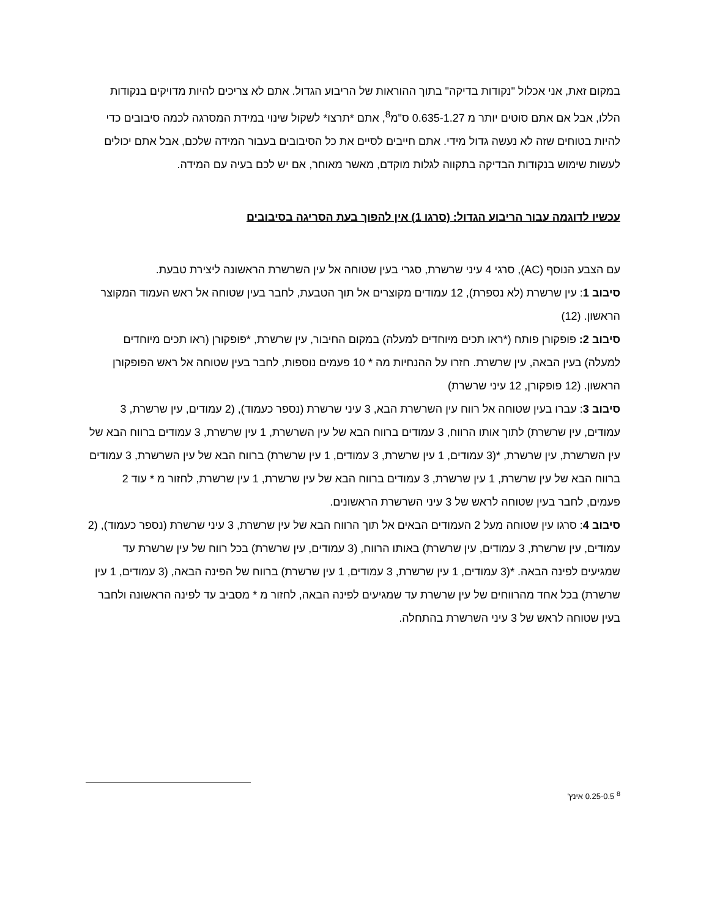במקום זאת, אני אכלול "נקודות בדיקה" בתוך ההוראות של הריבוע הגדול. אתם לא צריכים להיות מדויקים בנקודות הללו, אבל אם אתם סוטים יותר מ 0.635-1.27 ס"מ<sup>8</sup>, אתם *תרצו* לשקול שינוי במידת המסרגה לכמה סיבובים כדי להיות בטוחים שזה לא נעשה גדול מידי. אתם חייבים לסיים את כל הסיבובים בעבור המידה שלכם, אבל אתם יכולים לעשות שימוש בנקודות הבדיקה בתקווה לגלות מוקדם, מאשר מאוחר, אם יש לכם בעיה עם המידה.
עכשיו לדוגמה עבור הריבוע הגדול: (סרגו 1) אין להפוך בעת הסריגה בסיבובים
עם הצבע הנוסף (AC), סרגי 4 עיני שרשרת, סגרי בעין שטוחה אל עין השרשרת הראשונה ליצירת טבעת.
סיבוב 1: עין שרשרת (לא נספרת), 12 עמודים מקוצרים אל תוך הטבעת, לחבר בעין שטוחה אל ראש העמוד המקוצר הראשון. (12)
סיבוב 2: פופקורן פותח (*ראו תכים מיוחדים למעלה) במקום החיבור, עין שרשרת, *פופקורן (ראו תכים מיוחדים למעלה) בעין הבאה, עין שרשרת. חזרו על ההנחיות מה * 10 פעמים נוספות, לחבר בעין שטוחה אל ראש הפופקורן הראשון. (12 פופקורן, 12 עיני שרשרת)
סיבוב 3: עברו בעין שטוחה אל רווח עין השרשרת הבא, 3 עיני שרשרת (נספר כעמוד), (2 עמודים, עין שרשרת, 3 עמודים, עין שרשרת) לתוך אותו הרווח, 3 עמודים ברווח הבא של עין השרשרת, 1 עין שרשרת, 3 עמודים ברווח הבא של עין השרשרת, עין שרשרת, *(3 עמודים, 1 עין שרשרת, 3 עמודים, 1 עין שרשרת) ברווח הבא של עין השרשרת, 3 עמודים ברווח הבא של עין שרשרת, 1 עין שרשרת, 3 עמודים ברווח הבא של עין שרשרת, 1 עין שרשרת, לחזור מ * עוד 2 פעמים, לחבר בעין שטוחה לראש של 3 עיני השרשרת הראשונים.
סיבוב 4: סרגו עין שטוחה מעל 2 העמודים הבאים אל תוך הרווח הבא של עין שרשרת, 3 עיני שרשרת (נספר כעמוד), (2 עמודים, עין שרשרת, 3 עמודים, עין שרשרת) באותו הרווח, (3 עמודים, עין שרשרת) בכל רווח של עין שרשרת עד שמגיעים לפינה הבאה. *(3 עמודים, 1 עין שרשרת, 3 עמודים, 1 עין שרשרת) ברווח של הפינה הבאה, (3 עמודים, 1 עין שרשרת) בכל אחד מהרווחים של עין שרשרת עד שמגיעים לפינה הבאה, לחזור מ * מסביב עד לפינה הראשונה ולחבר בעין שטוחה לראש של 3 עיני השרשרת בהתחלה.
<sup>8</sup> 0.25-0.5 אינץ'